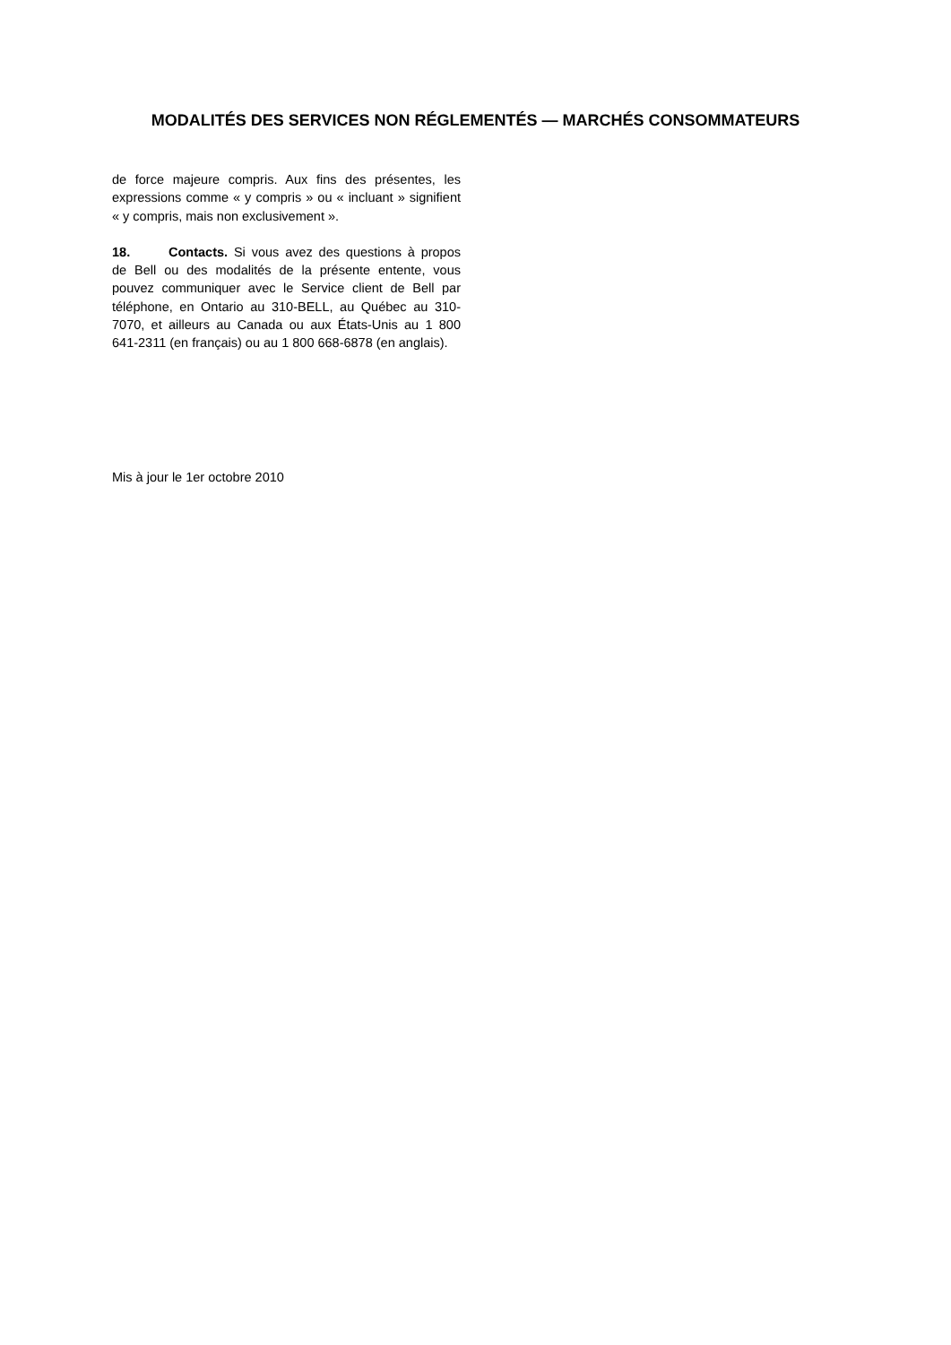MODALITÉS DES SERVICES NON RÉGLEMENTÉS — MARCHÉS CONSOMMATEURS
de force majeure compris. Aux fins des présentes, les expressions comme « y compris » ou « incluant » signifient « y compris, mais non exclusivement ».
18. Contacts. Si vous avez des questions à propos de Bell ou des modalités de la présente entente, vous pouvez communiquer avec le Service client de Bell par téléphone, en Ontario au 310-BELL, au Québec au 310-7070, et ailleurs au Canada ou aux États-Unis au 1 800 641-2311 (en français) ou au 1 800 668-6878 (en anglais).
Mis à jour le 1er octobre 2010